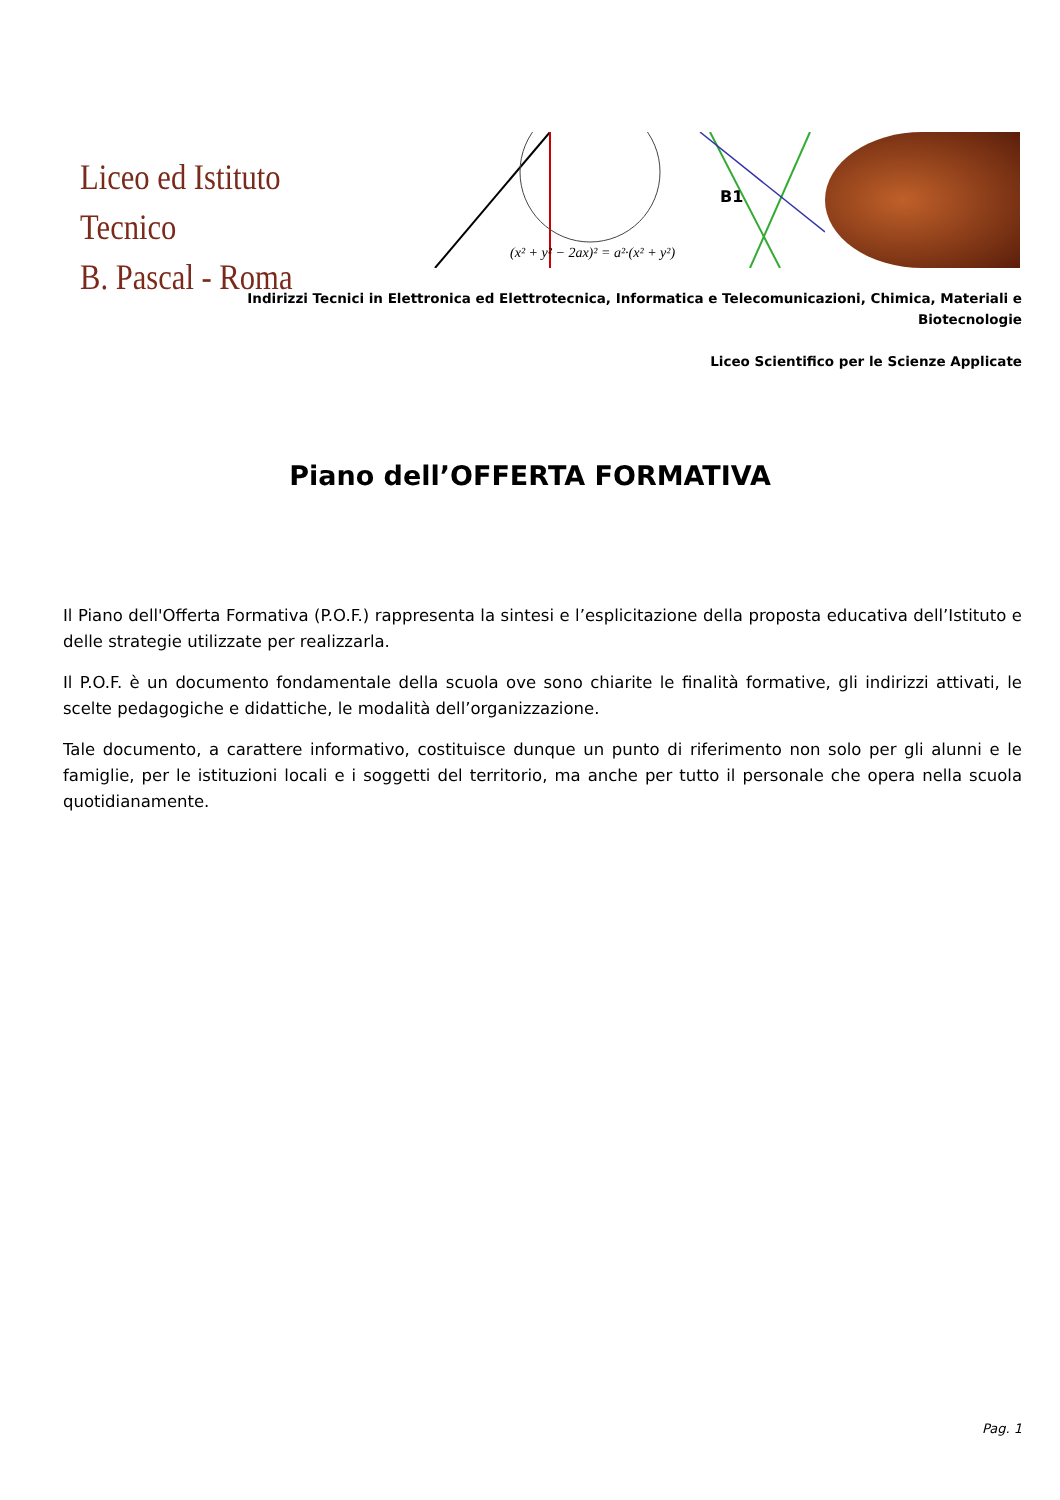Liceo ed Istituto Tecnico
B. Pascal - Roma
B1
(x² + y² − 2ax)² = a²·(x² + y²)
Indirizzi Tecnici in Elettronica ed Elettrotecnica, Informatica e Telecomunicazioni, Chimica, Materiali e Biotecnologie
Liceo Scientifico per le Scienze Applicate
Piano dell’OFFERTA FORMATIVA
Il Piano dell'Offerta Formativa (P.O.F.) rappresenta la sintesi e l’esplicitazione della proposta educativa dell’Istituto e delle strategie utilizzate per realizzarla.
Il P.O.F. è un documento fondamentale della scuola ove sono chiarite le finalità formative, gli indirizzi attivati, le scelte pedagogiche e didattiche, le modalità dell’organizzazione.
Tale documento, a carattere informativo, costituisce dunque un punto di riferimento non solo per gli alunni e le famiglie, per le istituzioni locali e i soggetti del territorio, ma anche per tutto il personale che opera nella scuola quotidianamente.
Pag. 1